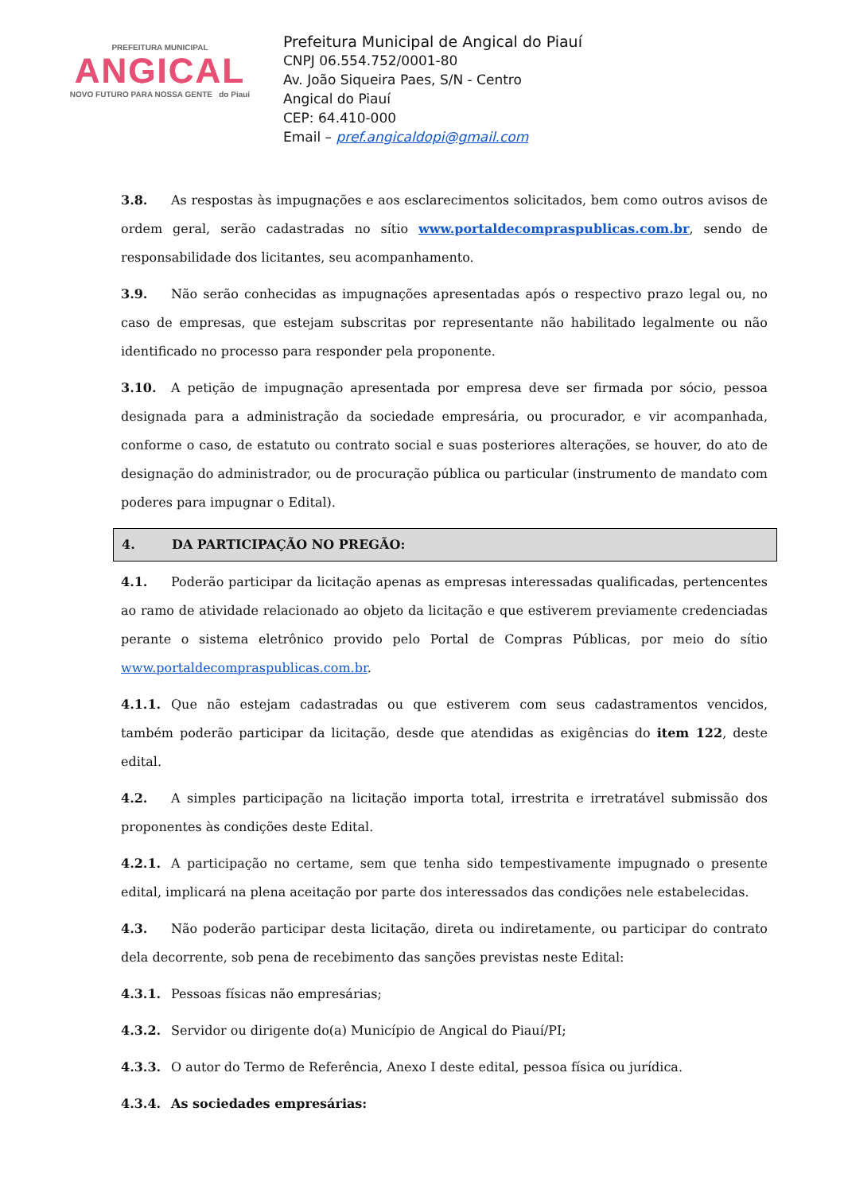PREFEITURA MUNICIPAL
ANGICAL
NOVO FUTURO PARA NOSSA GENTE do Piauí
Prefeitura Municipal de Angical do Piauí
CNPJ 06.554.752/0001-80
Av. João Siqueira Paes, S/N - Centro
Angical do Piauí
CEP: 64.410-000
Email – pref.angicaldopi@gmail.com
3.8. As respostas às impugnações e aos esclarecimentos solicitados, bem como outros avisos de ordem geral, serão cadastradas no sítio www.portaldecompraspublicas.com.br, sendo de responsabilidade dos licitantes, seu acompanhamento.
3.9. Não serão conhecidas as impugnações apresentadas após o respectivo prazo legal ou, no caso de empresas, que estejam subscritas por representante não habilitado legalmente ou não identificado no processo para responder pela proponente.
3.10. A petição de impugnação apresentada por empresa deve ser firmada por sócio, pessoa designada para a administração da sociedade empresária, ou procurador, e vir acompanhada, conforme o caso, de estatuto ou contrato social e suas posteriores alterações, se houver, do ato de designação do administrador, ou de procuração pública ou particular (instrumento de mandato com poderes para impugnar o Edital).
4. DA PARTICIPAÇÃO NO PREGÃO:
4.1. Poderão participar da licitação apenas as empresas interessadas qualificadas, pertencentes ao ramo de atividade relacionado ao objeto da licitação e que estiverem previamente credenciadas perante o sistema eletrônico provido pelo Portal de Compras Públicas, por meio do sítio www.portaldecompraspublicas.com.br.
4.1.1. Que não estejam cadastradas ou que estiverem com seus cadastramentos vencidos, também poderão participar da licitação, desde que atendidas as exigências do item 122, deste edital.
4.2. A simples participação na licitação importa total, irrestrita e irretratável submissão dos proponentes às condições deste Edital.
4.2.1. A participação no certame, sem que tenha sido tempestivamente impugnado o presente edital, implicará na plena aceitação por parte dos interessados das condições nele estabelecidas.
4.3. Não poderão participar desta licitação, direta ou indiretamente, ou participar do contrato dela decorrente, sob pena de recebimento das sanções previstas neste Edital:
4.3.1. Pessoas físicas não empresárias;
4.3.2. Servidor ou dirigente do(a) Município de Angical do Piauí/PI;
4.3.3. O autor do Termo de Referência, Anexo I deste edital, pessoa física ou jurídica.
4.3.4. As sociedades empresárias: